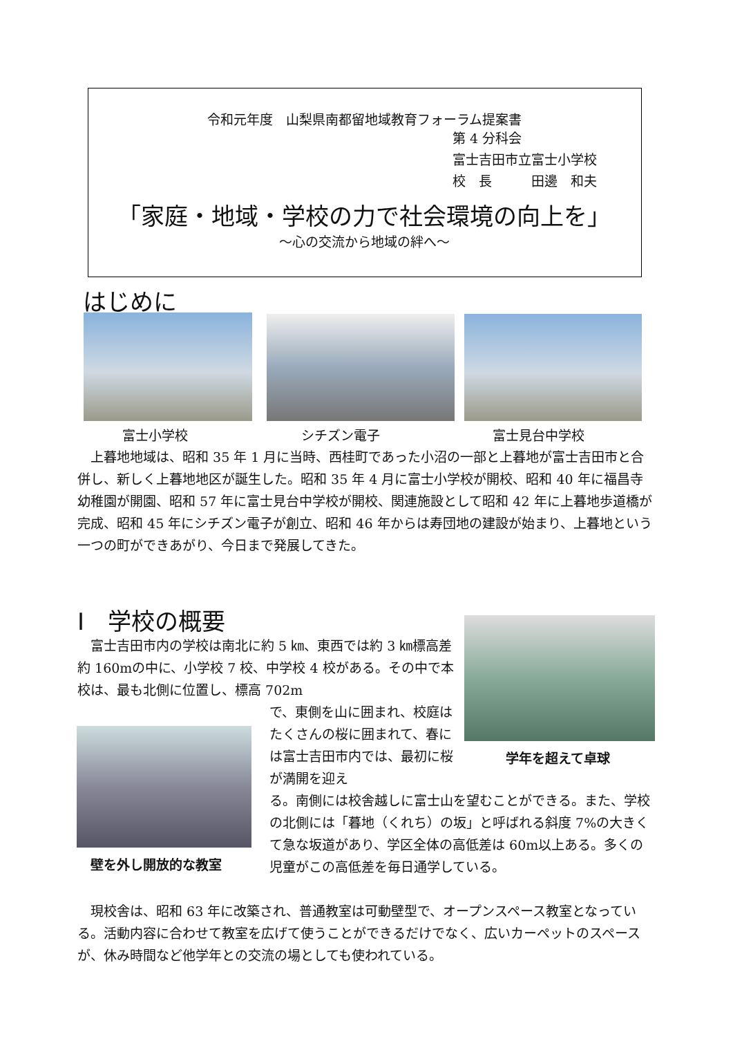令和元年度　山梨県南都留地域教育フォーラム提案書
第 4 分科会
富士吉田市立富士小学校
校　長　　　田邊　和夫
「家庭・地域・学校の力で社会環境の向上を」
～心の交流から地域の絆へ～
はじめに
富士小学校 シチズン電子 富士見台中学校
　上暮地地域は、昭和 35 年 1 月に当時、西桂町であった小沼の一部と上暮地が富士吉田市と合併し、新しく上暮地地区が誕生した。昭和 35 年 4 月に富士小学校が開校、昭和 40 年に福昌寺幼稚園が開園、昭和 57 年に富士見台中学校が開校、関連施設として昭和 42 年に上暮地歩道橋が完成、昭和 45 年にシチズン電子が創立、昭和 46 年からは寿団地の建設が始まり、上暮地という一つの町ができあがり、今日まで発展してきた。
Ⅰ　学校の概要
学年を超えて卓球
　富士吉田市内の学校は南北に約 5 ㎞、東西では約 3 ㎞標高差約 160mの中に、小学校 7 校、中学校 4 校がある。その中で本校は、最も北側に位置し、標高 702m
壁を外し開放的な教室
で、東側を山に囲まれ、校庭はたくさんの桜に囲まれて、春には富士吉田市内では、最初に桜が満開を迎え
る。南側には校舎越しに富士山を望むことができる。また、学校の北側には「暮地（くれち）の坂」と呼ばれる斜度 7%の大きくて急な坂道があり、学区全体の高低差は 60m以上ある。多くの児童がこの高低差を毎日通学している。
　現校舎は、昭和 63 年に改築され、普通教室は可動壁型で、オープンスペース教室となっている。活動内容に合わせて教室を広げて使うことができるだけでなく、広いカーペットのスペースが、休み時間など他学年との交流の場としても使われている。